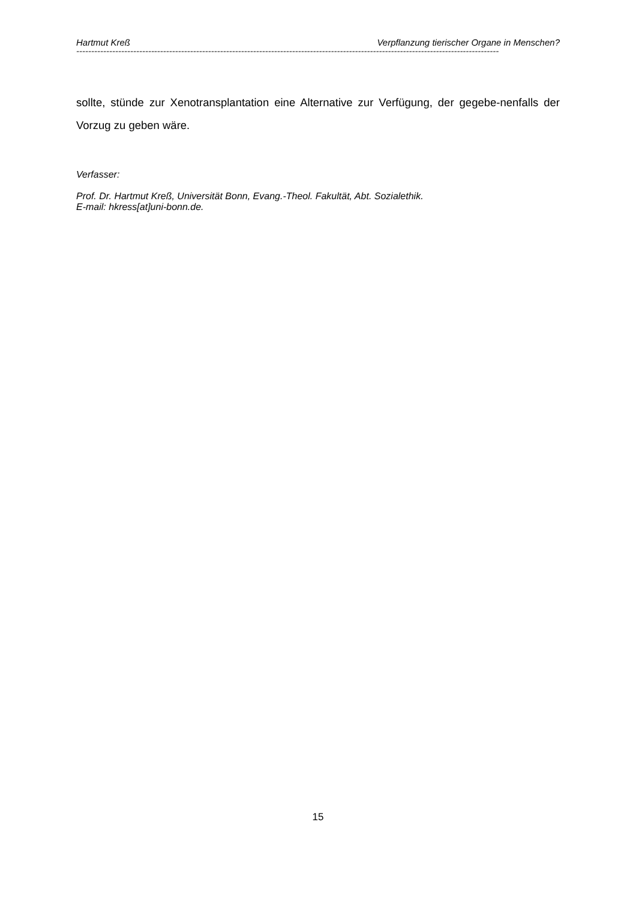Hartmut Kreß Verpflanzung tierischer Organe in Menschen?
---------------------------------------------------------------------------------------------------------------------------------------------
sollte, stünde zur Xenotransplantation eine Alternative zur Verfügung, der gegebe-nenfalls der Vorzug zu geben wäre.
Verfasser:
Prof. Dr. Hartmut Kreß, Universität Bonn, Evang.-Theol. Fakultät, Abt. Sozialethik.
E-mail: hkress[at]uni-bonn.de.
15